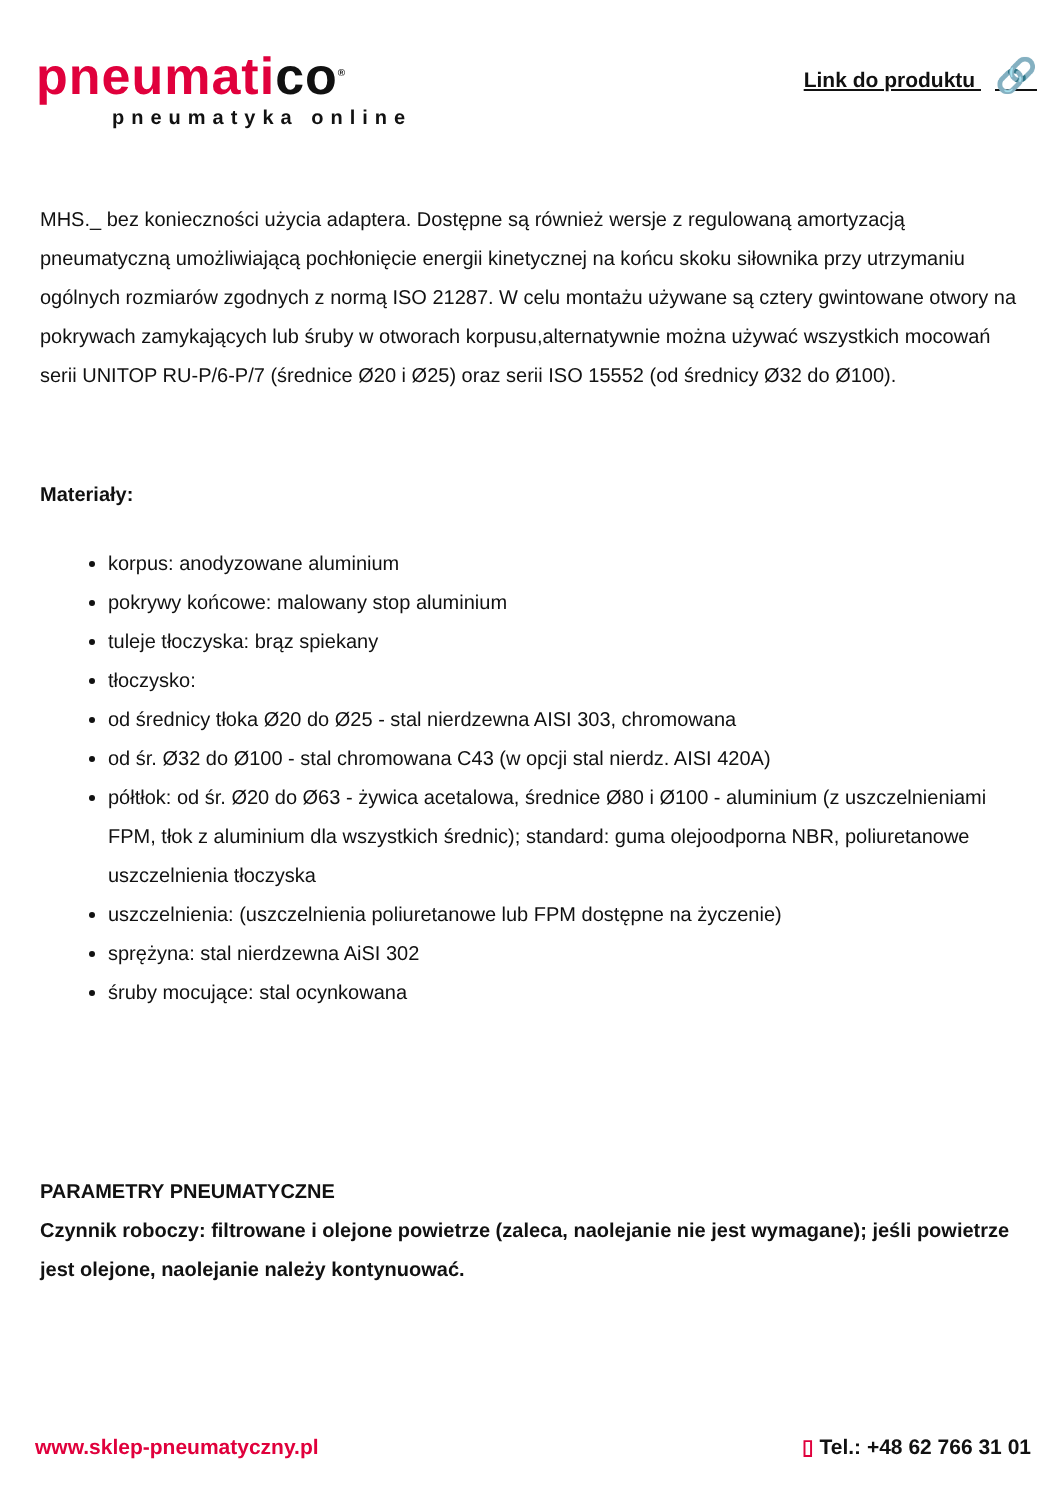pneumatico<sup>®</sup>
pneumatyka online
Link do produktu 🔗
MHS._ bez konieczności użycia adaptera. Dostępne są również wersje z regulowaną amortyzacją pneumatyczną umożliwiającą pochłonięcie energii kinetycznej na końcu skoku siłownika przy utrzymaniu ogólnych rozmiarów zgodnych z normą ISO 21287. W celu montażu używane są cztery gwintowane otwory na pokrywach zamykających lub śruby w otworach korpusu,alternatywnie można używać wszystkich mocowań serii UNITOP RU-P/6-P/7 (średnice Ø20 i Ø25) oraz serii ISO 15552 (od średnicy Ø32 do Ø100).
Materiały:
korpus: anodyzowane aluminium
pokrywy końcowe: malowany stop aluminium
tuleje tłoczyska: brąz spiekany
tłoczysko:
od średnicy tłoka Ø20 do Ø25 - stal nierdzewna AISI 303, chromowana
od śr. Ø32 do Ø100 - stal chromowana C43 (w opcji stal nierdz. AISI 420A)
półtłok: od śr. Ø20 do Ø63 - żywica acetalowa, średnice Ø80 i Ø100 - aluminium (z uszczelnieniami FPM, tłok z aluminium dla wszystkich średnic); standard: guma olejoodporna NBR, poliuretanowe uszczelnienia tłoczyska
uszczelnienia: (uszczelnienia poliuretanowe lub FPM dostępne na życzenie)
sprężyna: stal nierdzewna AiSI 302
śruby mocujące: stal ocynkowana
PARAMETRY PNEUMATYCZNE
Czynnik roboczy: filtrowane i olejone powietrze (zaleca, naolejanie nie jest wymagane); jeśli powietrze jest olejone, naolejanie należy kontynuować.
www.sklep-pneumatyczny.pl ▯ Tel.: +48 62 766 31 01